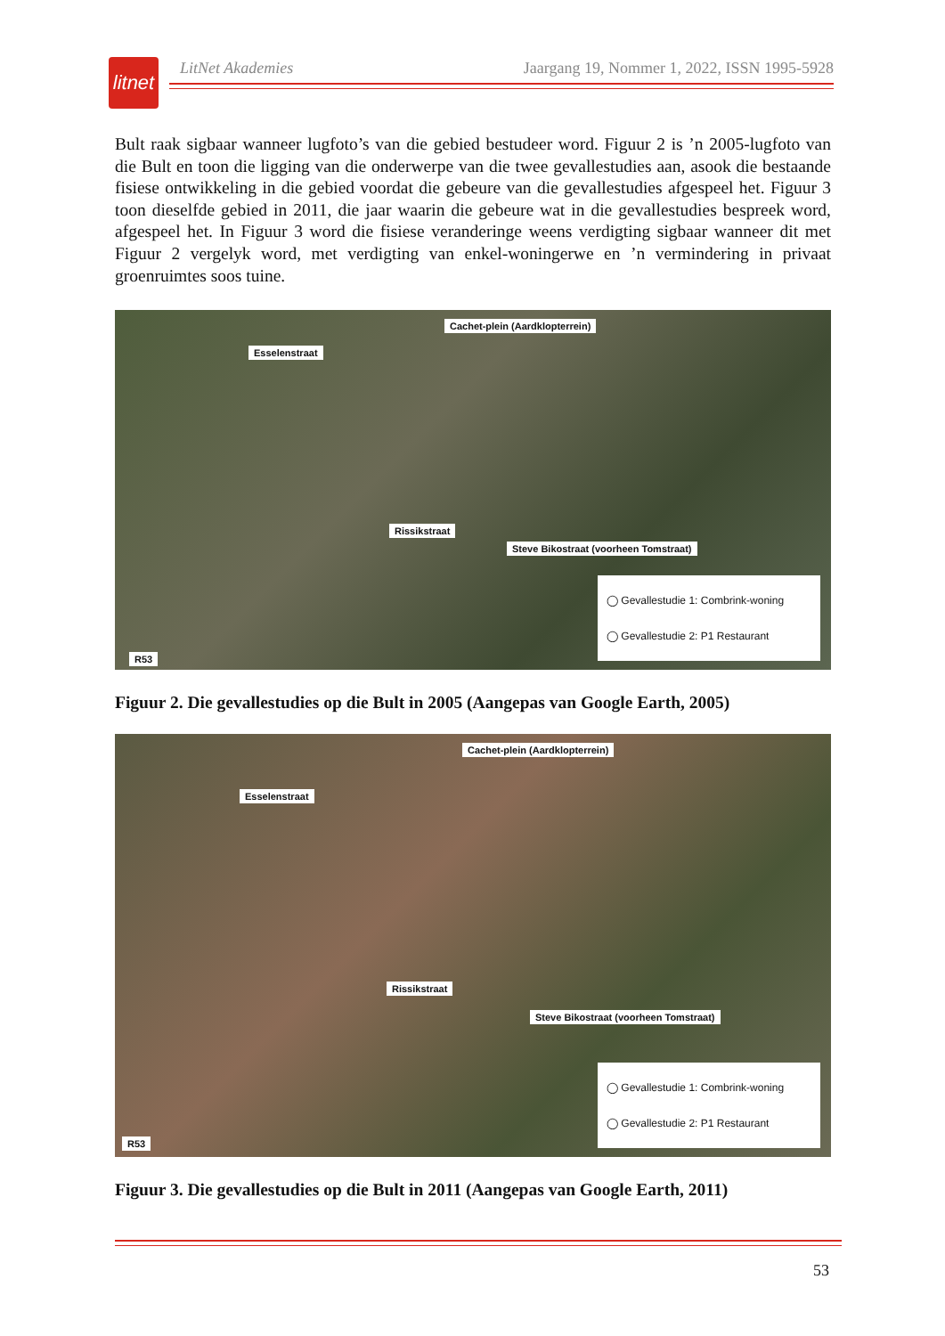litnet
LitNet Akademies Jaargang 19, Nommer 1, 2022, ISSN 1995-5928
Bult raak sigbaar wanneer lugfoto’s van die gebied bestudeer word. Figuur 2 is ’n 2005-lugfoto van die Bult en toon die ligging van die onderwerpe van die twee gevallestudies aan, asook die bestaande fisiese ontwikkeling in die gebied voordat die gebeure van die gevallestudies afgespeel het. Figuur 3 toon dieselfde gebied in 2011, die jaar waarin die gebeure wat in die gevallestudies bespreek word, afgespeel het. In Figuur 3 word die fisiese veranderinge weens verdigting sigbaar wanneer dit met Figuur 2 vergelyk word, met verdigting van enkel-woningerwe en ’n vermindering in privaat groenruimtes soos tuine.
Esselenstraat
Cachet-plein (Aardklopterrein)
Rissikstraat
Steve Bikostraat (voorheen Tomstraat)
R53
◯ Gevallestudie 1: Combrink-woning
◯ Gevallestudie 2: P1 Restaurant
Figuur 2. Die gevallestudies op die Bult in 2005 (Aangepas van Google Earth, 2005)
Esselenstraat
Cachet-plein (Aardklopterrein)
Rissikstraat
Steve Bikostraat (voorheen Tomstraat)
R53
◯ Gevallestudie 1: Combrink-woning
◯ Gevallestudie 2: P1 Restaurant
Figuur 3. Die gevallestudies op die Bult in 2011 (Aangepas van Google Earth, 2011)
53